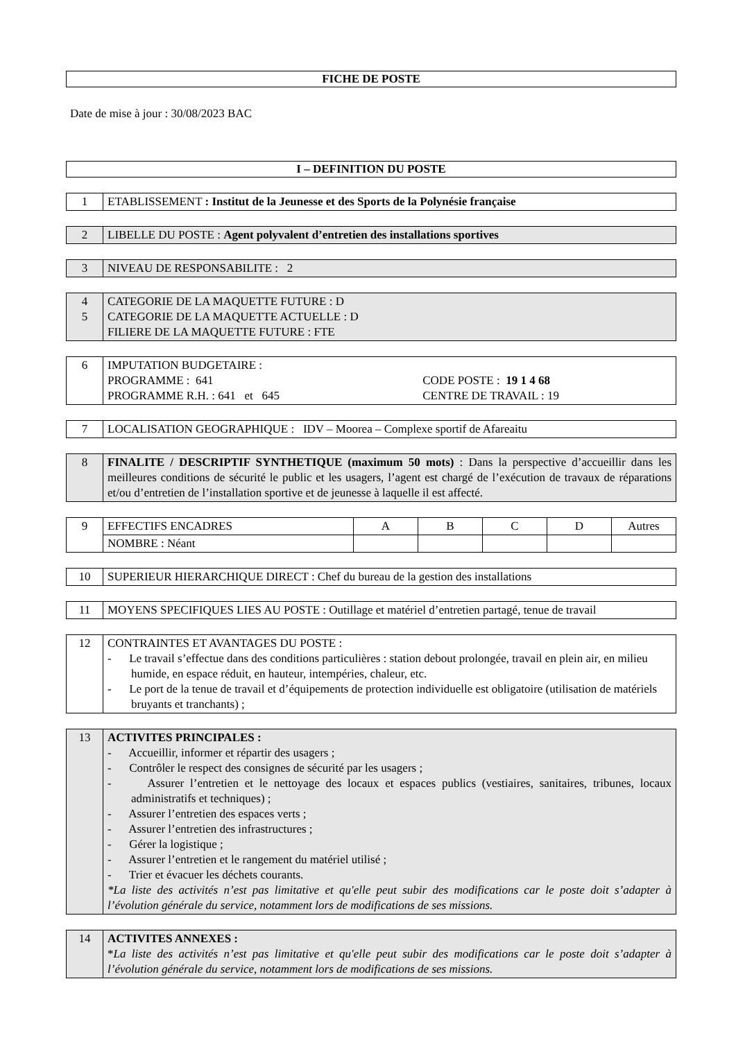FICHE DE POSTE
Date de mise à jour : 30/08/2023 BAC
I – DEFINITION DU POSTE
| 1 | ETABLISSEMENT : Institut de la Jeunesse et des Sports de la Polynésie française |
| 2 | LIBELLE DU POSTE : Agent polyvalent d’entretien des installations sportives |
| 3 | NIVEAU DE RESPONSABILITE : 2 |
| 4 5 | CATEGORIE DE LA MAQUETTE FUTURE : D CATEGORIE DE LA MAQUETTE ACTUELLE : D FILIERE DE LA MAQUETTE FUTURE : FTE |
| 6 | IMPUTATION BUDGETAIRE : PROGRAMME : 641 CODE POSTE : 19 1 4 68 PROGRAMME R.H. : 641 et 645 CENTRE DE TRAVAIL : 19 |
| 7 | LOCALISATION GEOGRAPHIQUE : IDV – Moorea – Complexe sportif de Afareaitu |
| 8 | FINALITE / DESCRIPTIF SYNTHETIQUE (maximum 50 mots) : Dans la perspective d’accueillir dans les meilleures conditions de sécurité le public et les usagers, l’agent est chargé de l’exécution de travaux de réparations et/ou d’entretien de l’installation sportive et de jeunesse à laquelle il est affecté. |
| 9 | EFFECTIFS ENCADRES | A | B | C | D | Autres |
| | NOMBRE : Néant | | | | | |
| 10 | SUPERIEUR HIERARCHIQUE DIRECT : Chef du bureau de la gestion des installations |
| 11 | MOYENS SPECIFIQUES LIES AU POSTE : Outillage et matériel d’entretien partagé, tenue de travail |
| 12 | CONTRAINTES ET AVANTAGES DU POSTE : - Le travail s’effectue dans des conditions particulières : station debout prolongée, travail en plein air, en milieu humide, en espace réduit, en hauteur, intempéries, chaleur, etc. - Le port de la tenue de travail et d’équipements de protection individuelle est obligatoire (utilisation de matériels bruyants et tranchants) ; |
| 13 | ACTIVITES PRINCIPALES : - Accueillir, informer et répartir des usagers ; - Contrôler le respect des consignes de sécurité par les usagers ; - Assurer l’entretien et le nettoyage des locaux et espaces publics (vestiaires, sanitaires, tribunes, locaux administratifs et techniques) ; - Assurer l’entretien des espaces verts ; - Assurer l’entretien des infrastructures ; - Gérer la logistique ; - Assurer l’entretien et le rangement du matériel utilisé ; - Trier et évacuer les déchets courants. *La liste des activités n’est pas limitative et qu'elle peut subir des modifications car le poste doit s’adapter à l’évolution générale du service, notamment lors de modifications de ses missions. |
| 14 | ACTIVITES ANNEXES : * La liste des activités n’est pas limitative et qu'elle peut subir des modifications car le poste doit s’adapter à l’évolution générale du service, notamment lors de modifications de ses missions. |